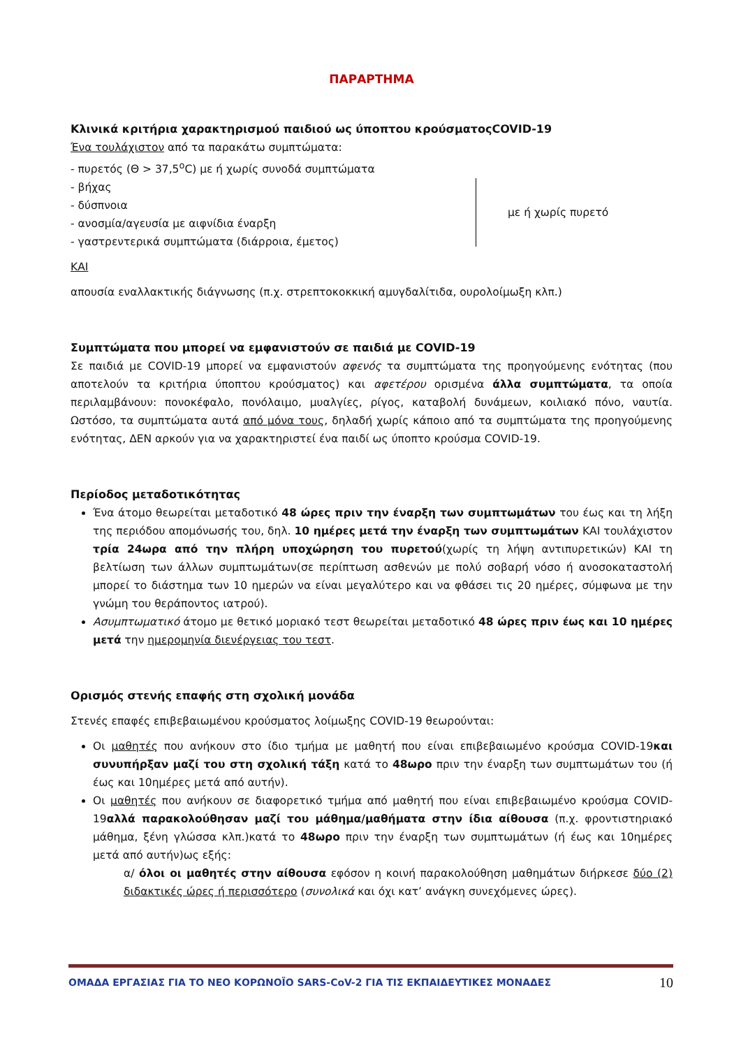ΠΑΡΑΡΤΗΜΑ
Κλινικά κριτήρια χαρακτηρισμού παιδιού ως ύποπτου κρούσματοςCOVID-19
Ένα τουλάχιστον από τα παρακάτω συμπτώματα:
- πυρετός (Θ > 37,5<sup>ο</sup>C) με ή χωρίς συνοδά συμπτώματα
- βήχας
- δύσπνοια
- ανοσμία/αγευσία με αιφνίδια έναρξη
- γαστρεντερικά συμπτώματα (διάρροια, έμετος)
με ή χωρίς πυρετό
ΚΑΙ
απουσία εναλλακτικής διάγνωσης (π.χ. στρεπτοκοκκική αμυγδαλίτιδα, ουρολοίμωξη κλπ.)
Συμπτώματα που μπορεί να εμφανιστούν σε παιδιά με COVID-19
Σε παιδιά με COVID-19 μπορεί να εμφανιστούν αφενός τα συμπτώματα της προηγούμενης ενότητας (που αποτελούν τα κριτήρια ύποπτου κρούσματος) και αφετέρου ορισμένα άλλα συμπτώματα, τα οποία περιλαμβάνουν: πονοκέφαλο, πονόλαιμο, μυαλγίες, ρίγος, καταβολή δυνάμεων, κοιλιακό πόνο, ναυτία. Ωστόσο, τα συμπτώματα αυτά από μόνα τους, δηλαδή χωρίς κάποιο από τα συμπτώματα της προηγούμενης ενότητας, ΔΕΝ αρκούν για να χαρακτηριστεί ένα παιδί ως ύποπτο κρούσμα COVID-19.
Περίοδος μεταδοτικότητας
Ένα άτομο θεωρείται μεταδοτικό 48 ώρες πριν την έναρξη των συμπτωμάτων του έως και τη λήξη της περιόδου απομόνωσής του, δηλ. 10 ημέρες μετά την έναρξη των συμπτωμάτων ΚΑΙ τουλάχιστον τρία 24ωρα από την πλήρη υποχώρηση του πυρετού(χωρίς τη λήψη αντιπυρετικών) ΚΑΙ τη βελτίωση των άλλων συμπτωμάτων(σε περίπτωση ασθενών με πολύ σοβαρή νόσο ή ανοσοκαταστολή μπορεί το διάστημα των 10 ημερών να είναι μεγαλύτερο και να φθάσει τις 20 ημέρες, σύμφωνα με την γνώμη του θεράποντος ιατρού).
Ασυμπτωματικό άτομο με θετικό μοριακό τεστ θεωρείται μεταδοτικό 48 ώρες πριν έως και 10 ημέρες μετά την ημερομηνία διενέργειας του τεστ.
Ορισμός στενής επαφής στη σχολική μονάδα
Στενές επαφές επιβεβαιωμένου κρούσματος λοίμωξης COVID-19 θεωρούνται:
Οι μαθητές που ανήκουν στο ίδιο τμήμα με μαθητή που είναι επιβεβαιωμένο κρούσμα COVID-19και συνυπήρξαν μαζί του στη σχολική τάξη κατά το 48ωρο πριν την έναρξη των συμπτωμάτων του (ή έως και 10ημέρες μετά από αυτήν).
Οι μαθητές που ανήκουν σε διαφορετικό τμήμα από μαθητή που είναι επιβεβαιωμένο κρούσμα COVID-19αλλά παρακολούθησαν μαζί του μάθημα/μαθήματα στην ίδια αίθουσα (π.χ. φροντιστηριακό μάθημα, ξένη γλώσσα κλπ.)κατά το 48ωρο πριν την έναρξη των συμπτωμάτων (ή έως και 10ημέρες μετά από αυτήν)ως εξής:
α/ όλοι οι μαθητές στην αίθουσα εφόσον η κοινή παρακολούθηση μαθημάτων διήρκεσε δύο (2) διδακτικές ώρες ή περισσότερο (συνολικά και όχι κατ’ ανάγκη συνεχόμενες ώρες).
ΟΜΑΔΑ ΕΡΓΑΣΙΑΣ ΓΙΑ ΤΟ ΝΕΟ ΚΟΡΩΝΟΪΟ SARS-CoV-2 ΓΙΑ ΤΙΣ ΕΚΠΑΙΔΕΥΤΙΚΕΣ ΜΟΝΑΔΕΣ 10